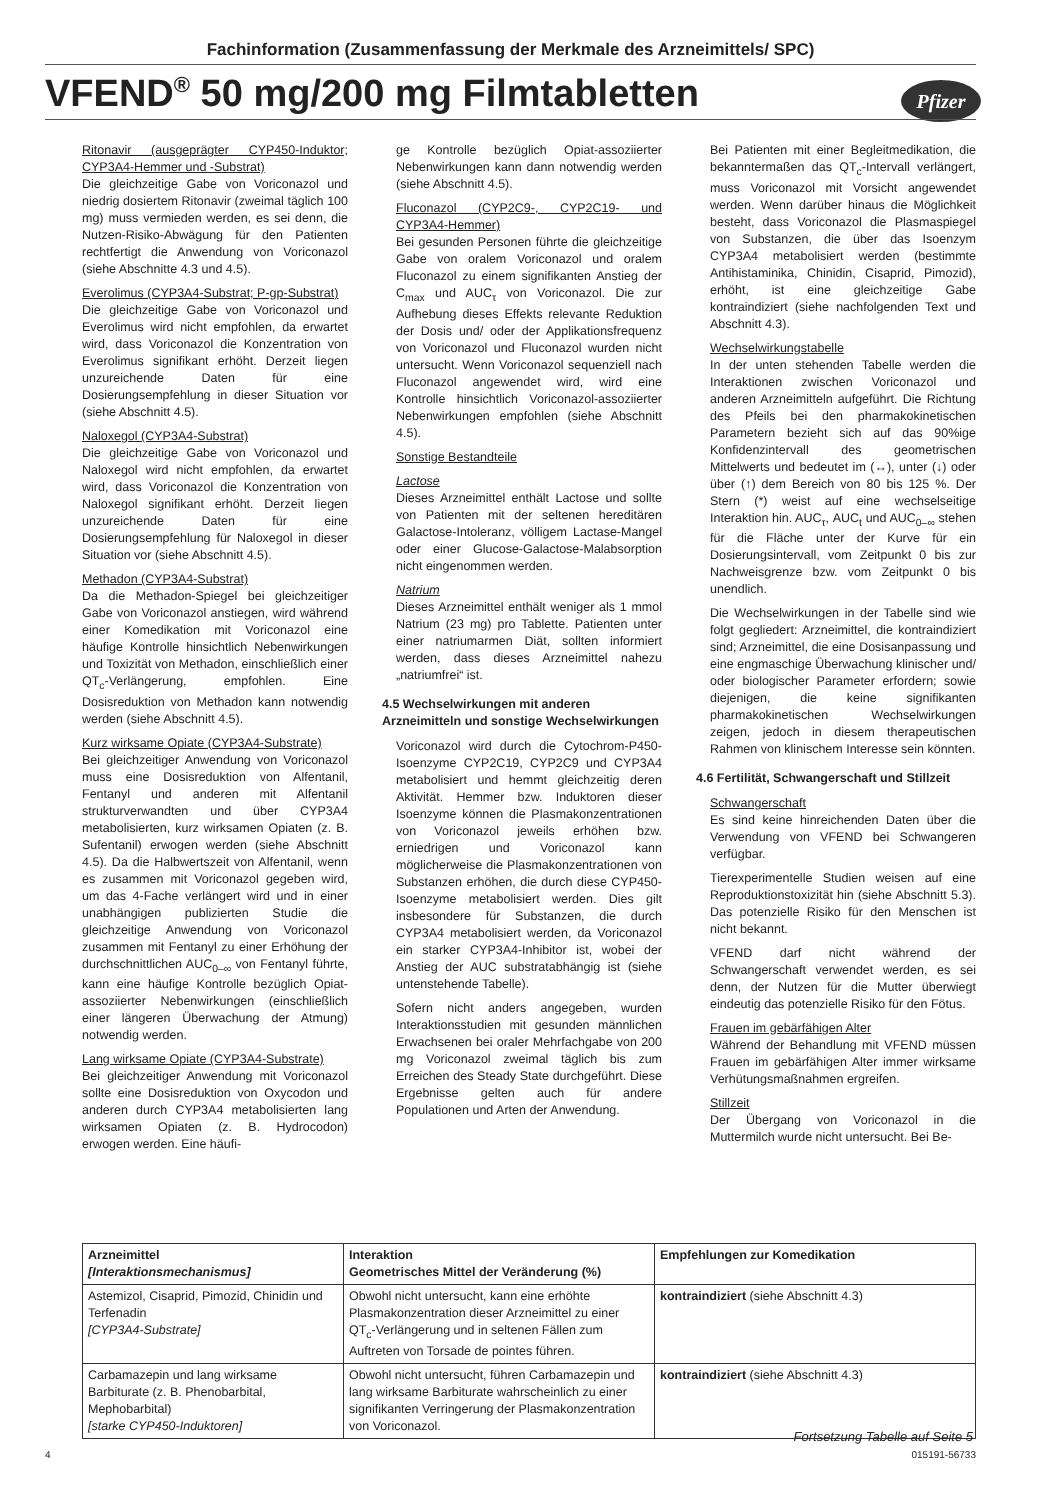Fachinformation (Zusammenfassung der Merkmale des Arzneimittels/ SPC)
VFEND<sup>®</sup> 50 mg/200 mg Filmtabletten
Pfizer
Ritonavir (ausgeprägter CYP450-Induktor; CYP3A4-Hemmer und -Substrat)
Die gleichzeitige Gabe von Voriconazol und niedrig dosiertem Ritonavir (zweimal täglich 100 mg) muss vermieden werden, es sei denn, die Nutzen-Risiko-Abwägung für den Patienten rechtfertigt die Anwendung von Voriconazol (siehe Abschnitte 4.3 und 4.5).
Everolimus (CYP3A4-Substrat; P-gp-Substrat)
Die gleichzeitige Gabe von Voriconazol und Everolimus wird nicht empfohlen, da erwartet wird, dass Voriconazol die Konzentration von Everolimus signifikant erhöht. Derzeit liegen unzureichende Daten für eine Dosierungsempfehlung in dieser Situation vor (siehe Abschnitt 4.5).
Naloxegol (CYP3A4-Substrat)
Die gleichzeitige Gabe von Voriconazol und Naloxegol wird nicht empfohlen, da erwartet wird, dass Voriconazol die Konzentration von Naloxegol signifikant erhöht. Derzeit liegen unzureichende Daten für eine Dosierungsempfehlung für Naloxegol in dieser Situation vor (siehe Abschnitt 4.5).
Methadon (CYP3A4-Substrat)
Da die Methadon-Spiegel bei gleichzeitiger Gabe von Voriconazol anstiegen, wird während einer Komedikation mit Voriconazol eine häufige Kontrolle hinsichtlich Nebenwirkungen und Toxizität von Methadon, einschließlich einer QT<sub>c</sub>-Verlängerung, empfohlen. Eine Dosisreduktion von Methadon kann notwendig werden (siehe Abschnitt 4.5).
Kurz wirksame Opiate (CYP3A4-Substrate)
Bei gleichzeitiger Anwendung von Voriconazol muss eine Dosisreduktion von Alfentanil, Fentanyl und anderen mit Alfentanil strukturverwandten und über CYP3A4 metabolisierten, kurz wirksamen Opiaten (z. B. Sufentanil) erwogen werden (siehe Abschnitt 4.5). Da die Halbwertszeit von Alfentanil, wenn es zusammen mit Voriconazol gegeben wird, um das 4-Fache verlängert wird und in einer unabhängigen publizierten Studie die gleichzeitige Anwendung von Voriconazol zusammen mit Fentanyl zu einer Erhöhung der durchschnittlichen AUC<sub>0–∞</sub> von Fentanyl führte, kann eine häufige Kontrolle bezüglich Opiat-assoziierter Nebenwirkungen (einschließlich einer längeren Überwachung der Atmung) notwendig werden.
Lang wirksame Opiate (CYP3A4-Substrate)
Bei gleichzeitiger Anwendung mit Voriconazol sollte eine Dosisreduktion von Oxycodon und anderen durch CYP3A4 metabolisierten lang wirksamen Opiaten (z. B. Hydrocodon) erwogen werden. Eine häufi-
ge Kontrolle bezüglich Opiat-assoziierter Nebenwirkungen kann dann notwendig werden (siehe Abschnitt 4.5).
Fluconazol (CYP2C9-, CYP2C19- und CYP3A4-Hemmer)
Bei gesunden Personen führte die gleichzeitige Gabe von oralem Voriconazol und oralem Fluconazol zu einem signifikanten Anstieg der C<sub>max</sub> und AUC<sub>τ</sub> von Voriconazol. Die zur Aufhebung dieses Effekts relevante Reduktion der Dosis und/ oder der Applikationsfrequenz von Voriconazol und Fluconazol wurden nicht untersucht. Wenn Voriconazol sequenziell nach Fluconazol angewendet wird, wird eine Kontrolle hinsichtlich Voriconazol-assoziierter Nebenwirkungen empfohlen (siehe Abschnitt 4.5).
Sonstige Bestandteile
Lactose
Dieses Arzneimittel enthält Lactose und sollte von Patienten mit der seltenen hereditären Galactose-Intoleranz, völligem Lactase-Mangel oder einer Glucose-Galactose-Malabsorption nicht eingenommen werden.
Natrium
Dieses Arzneimittel enthält weniger als 1 mmol Natrium (23 mg) pro Tablette. Patienten unter einer natriumarmen Diät, sollten informiert werden, dass dieses Arzneimittel nahezu „natriumfrei“ ist.
4.5 Wechselwirkungen mit anderen Arzneimitteln und sonstige Wechselwirkungen
Voriconazol wird durch die Cytochrom-P450-Isoenzyme CYP2C19, CYP2C9 und CYP3A4 metabolisiert und hemmt gleichzeitig deren Aktivität. Hemmer bzw. Induktoren dieser Isoenzyme können die Plasmakonzentrationen von Voriconazol jeweils erhöhen bzw. erniedrigen und Voriconazol kann möglicherweise die Plasmakonzentrationen von Substanzen erhöhen, die durch diese CYP450-Isoenzyme metabolisiert werden. Dies gilt insbesondere für Substanzen, die durch CYP3A4 metabolisiert werden, da Voriconazol ein starker CYP3A4-Inhibitor ist, wobei der Anstieg der AUC substratabhängig ist (siehe untenstehende Tabelle).
Sofern nicht anders angegeben, wurden Interaktionsstudien mit gesunden männlichen Erwachsenen bei oraler Mehrfachgabe von 200 mg Voriconazol zweimal täglich bis zum Erreichen des Steady State durchgeführt. Diese Ergebnisse gelten auch für andere Populationen und Arten der Anwendung.
Bei Patienten mit einer Begleitmedikation, die bekanntermaßen das QT<sub>c</sub>-Intervall verlängert, muss Voriconazol mit Vorsicht angewendet werden. Wenn darüber hinaus die Möglichkeit besteht, dass Voriconazol die Plasmaspiegel von Substanzen, die über das Isoenzym CYP3A4 metabolisiert werden (bestimmte Antihistaminika, Chinidin, Cisaprid, Pimozid), erhöht, ist eine gleichzeitige Gabe kontraindiziert (siehe nachfolgenden Text und Abschnitt 4.3).
Wechselwirkungstabelle
In der unten stehenden Tabelle werden die Interaktionen zwischen Voriconazol und anderen Arzneimitteln aufgeführt. Die Richtung des Pfeils bei den pharmakokinetischen Parametern bezieht sich auf das 90%ige Konfidenzintervall des geometrischen Mittelwerts und bedeutet im (↔), unter (↓) oder über (↑) dem Bereich von 80 bis 125 %. Der Stern (*) weist auf eine wechselseitige Interaktion hin. AUC<sub>τ</sub>, AUC<sub>t</sub> und AUC<sub>0–∞</sub> stehen für die Fläche unter der Kurve für ein Dosierungsintervall, vom Zeitpunkt 0 bis zur Nachweisgrenze bzw. vom Zeitpunkt 0 bis unendlich.
Die Wechselwirkungen in der Tabelle sind wie folgt gegliedert: Arzneimittel, die kontraindiziert sind; Arzneimittel, die eine Dosisanpassung und eine engmaschige Überwachung klinischer und/ oder biologischer Parameter erfordern; sowie diejenigen, die keine signifikanten pharmakokinetischen Wechselwirkungen zeigen, jedoch in diesem therapeutischen Rahmen von klinischem Interesse sein könnten.
4.6 Fertilität, Schwangerschaft und Stillzeit
Schwangerschaft
Es sind keine hinreichenden Daten über die Verwendung von VFEND bei Schwangeren verfügbar.
Tierexperimentelle Studien weisen auf eine Reproduktionstoxizität hin (siehe Abschnitt 5.3). Das potenzielle Risiko für den Menschen ist nicht bekannt.
VFEND darf nicht während der Schwangerschaft verwendet werden, es sei denn, der Nutzen für die Mutter überwiegt eindeutig das potenzielle Risiko für den Fötus.
Frauen im gebärfähigen Alter
Während der Behandlung mit VFEND müssen Frauen im gebärfähigen Alter immer wirksame Verhütungsmaßnahmen ergreifen.
Stillzeit
Der Übergang von Voriconazol in die Muttermilch wurde nicht untersucht. Bei Be-
| Arzneimittel [Interaktionsmechanismus] | Interaktion Geometrisches Mittel der Veränderung (%) | Empfehlungen zur Komedikation |
| --- | --- | --- |
| Astemizol, Cisaprid, Pimozid, Chinidin und Terfenadin [CYP3A4-Substrate] | Obwohl nicht untersucht, kann eine erhöhte Plasmakonzentration dieser Arzneimittel zu einer QT<sub>c</sub>-Verlängerung und in seltenen Fällen zum Auftreten von Torsade de pointes führen. | kontraindiziert (siehe Abschnitt 4.3) |
| Carbamazepin und lang wirksame Barbiturate (z. B. Phenobarbital, Mephobarbital) [starke CYP450-Induktoren] | Obwohl nicht untersucht, führen Carbamazepin und lang wirksame Barbiturate wahrscheinlich zu einer signifikanten Verringerung der Plasmakonzentration von Voriconazol. | kontraindiziert (siehe Abschnitt 4.3) |
Fortsetzung Tabelle auf Seite 5
4 015191-56733